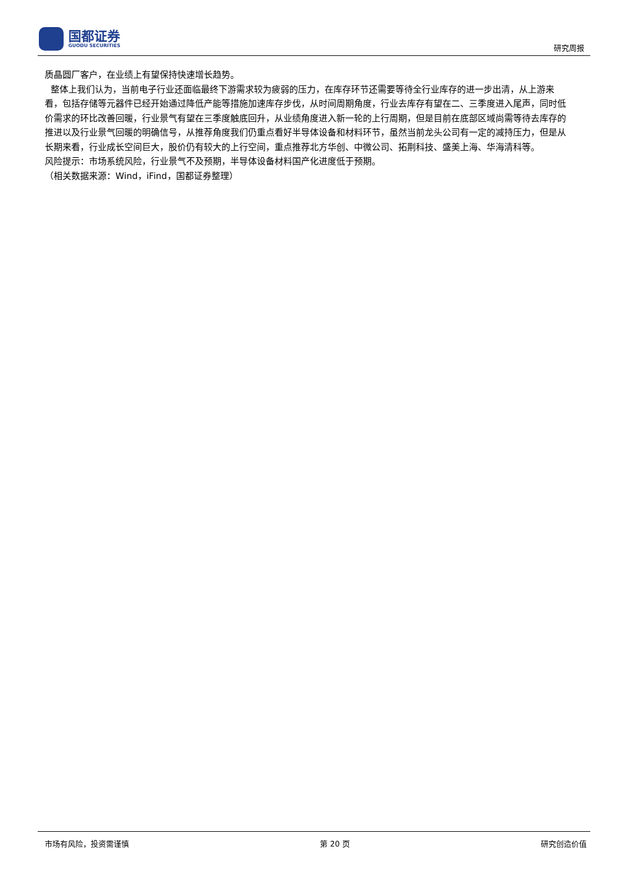国都证券
GUODU SECURITIES
研究周报
质晶圆厂客户，在业绩上有望保持快速增长趋势。
整体上我们认为，当前电子行业还面临最终下游需求较为疲弱的压力，在库存环节还需要等待全行业库存的进一步出清，从上游来看，包括存储等元器件已经开始通过降低产能等措施加速库存步伐，从时间周期角度，行业去库存有望在二、三季度进入尾声，同时低价需求的环比改善回暖，行业景气有望在三季度触底回升，从业绩角度进入新一轮的上行周期，但是目前在底部区域尚需等待去库存的推进以及行业景气回暖的明确信号，从推荐角度我们仍重点看好半导体设备和材料环节，虽然当前龙头公司有一定的减持压力，但是从长期来看，行业成长空间巨大，股价仍有较大的上行空间，重点推荐北方华创、中微公司、拓荆科技、盛美上海、华海清科等。
风险提示：市场系统风险，行业景气不及预期，半导体设备材料国产化进度低于预期。
（相关数据来源：Wind，iFind，国都证券整理）
市场有风险，投资需谨慎 第 20 页 研究创造价值